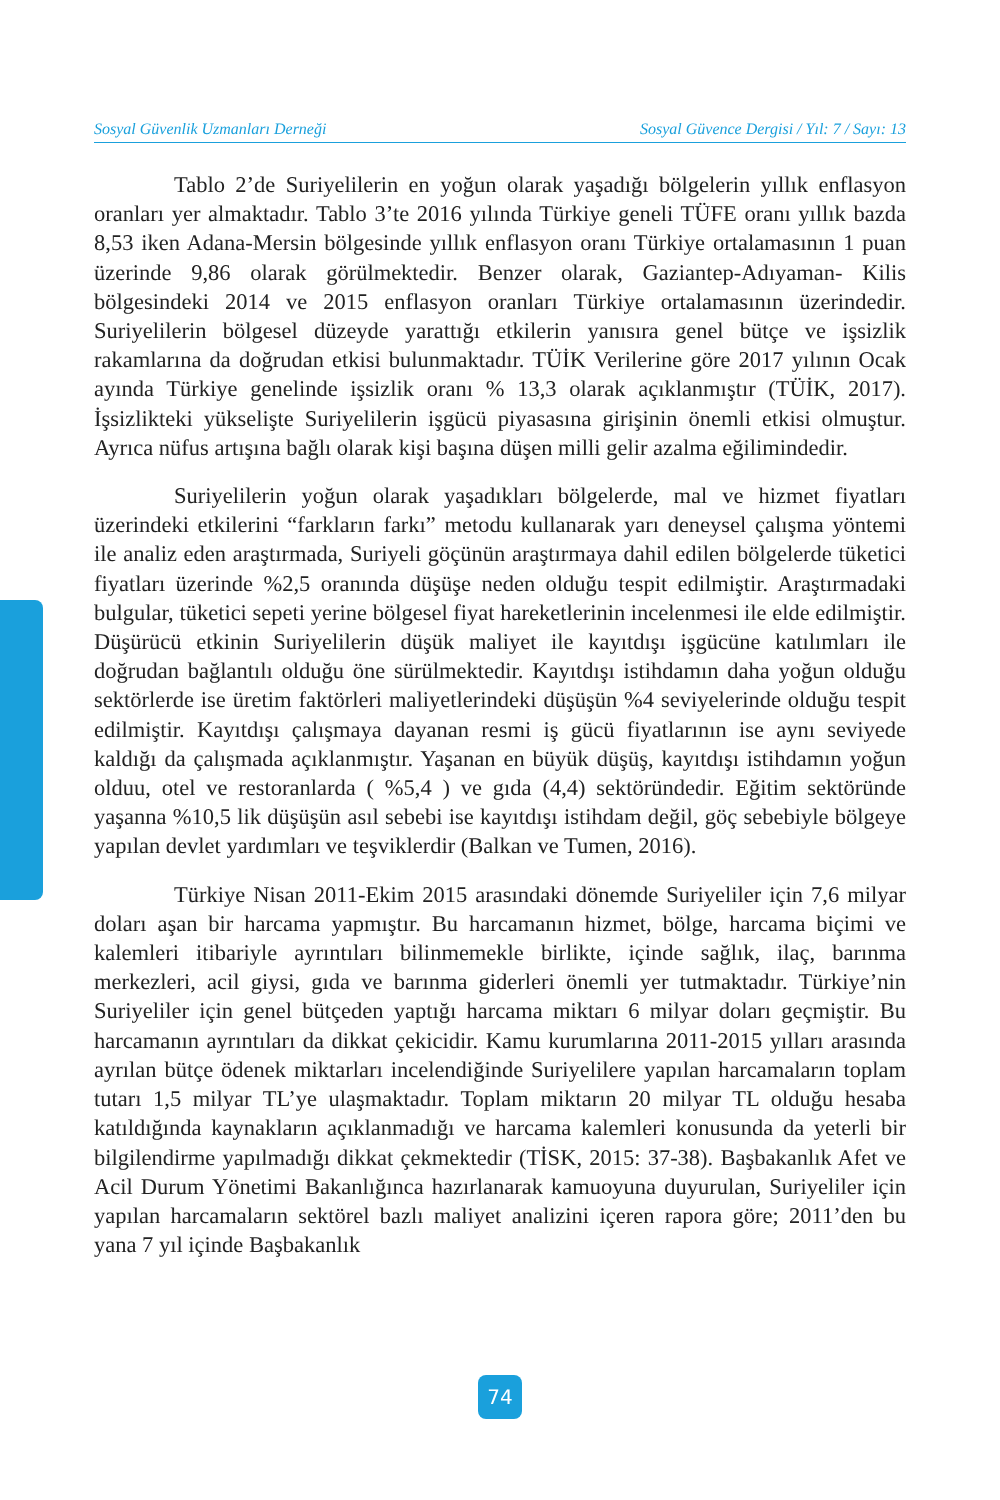Sosyal Güvenlik Uzmanları Derneği Sosyal Güvence Dergisi / Yıl: 7 / Sayı: 13
Tablo 2’de Suriyelilerin en yoğun olarak yaşadığı bölgelerin yıllık enflasyon oranları yer almaktadır. Tablo 3’te 2016 yılında Türkiye geneli TÜFE oranı yıllık bazda 8,53 iken Adana-Mersin bölgesinde yıllık enflasyon oranı Türkiye ortalamasının 1 puan üzerinde 9,86 olarak görülmektedir. Benzer olarak, Gaziantep-Adıyaman- Kilis bölgesindeki 2014 ve 2015 enflasyon oranları Türkiye ortalamasının üzerindedir. Suriyelilerin bölgesel düzeyde yarattığı etkilerin yanısıra genel bütçe ve işsizlik rakamlarına da doğrudan etkisi bulunmaktadır. TÜİK Verilerine göre 2017 yılının Ocak ayında Türkiye genelinde işsizlik oranı % 13,3 olarak açıklanmıştır (TÜİK, 2017). İşsizlikteki yükselişte Suriyelilerin işgücü piyasasına girişinin önemli etkisi olmuştur. Ayrıca nüfus artışına bağlı olarak kişi başına düşen milli gelir azalma eğilimindedir.
Suriyelilerin yoğun olarak yaşadıkları bölgelerde, mal ve hizmet fiyatları üzerindeki etkilerini “farkların farkı” metodu kullanarak yarı deneysel çalışma yöntemi ile analiz eden araştırmada, Suriyeli göçünün araştırmaya dahil edilen bölgelerde tüketici fiyatları üzerinde %2,5 oranında düşüşe neden olduğu tespit edilmiştir. Araştırmadaki bulgular, tüketici sepeti yerine bölgesel fiyat hareketlerinin incelenmesi ile elde edilmiştir. Düşürücü etkinin Suriyelilerin düşük maliyet ile kayıtdışı işgücüne katılımları ile doğrudan bağlantılı olduğu öne sürülmektedir. Kayıtdışı istihdamın daha yoğun olduğu sektörlerde ise üretim faktörleri maliyetlerindeki düşüşün %4 seviyelerinde olduğu tespit edilmiştir. Kayıtdışı çalışmaya dayanan resmi iş gücü fiyatlarının ise aynı seviyede kaldığı da çalışmada açıklanmıştır. Yaşanan en büyük düşüş, kayıtdışı istihdamın yoğun olduu, otel ve restoranlarda ( %5,4 ) ve gıda (4,4) sektöründedir. Eğitim sektöründe yaşanna %10,5 lik düşüşün asıl sebebi ise kayıtdışı istihdam değil, göç sebebiyle bölgeye yapılan devlet yardımları ve teşviklerdir (Balkan ve Tumen, 2016).
Türkiye Nisan 2011-Ekim 2015 arasındaki dönemde Suriyeliler için 7,6 milyar doları aşan bir harcama yapmıştır. Bu harcamanın hizmet, bölge, harcama biçimi ve kalemleri itibariyle ayrıntıları bilinmemekle birlikte, içinde sağlık, ilaç, barınma merkezleri, acil giysi, gıda ve barınma giderleri önemli yer tutmaktadır. Türkiye’nin Suriyeliler için genel bütçeden yaptığı harcama miktarı 6 milyar doları geçmiştir. Bu harcamanın ayrıntıları da dikkat çekicidir. Kamu kurumlarına 2011-2015 yılları arasında ayrılan bütçe ödenek miktarları incelendiğinde Suriyelilere yapılan harcamaların toplam tutarı 1,5 milyar TL’ye ulaşmaktadır. Toplam miktarın 20 milyar TL olduğu hesaba katıldığında kaynakların açıklanmadığı ve harcama kalemleri konusunda da yeterli bir bilgilendirme yapılmadığı dikkat çekmektedir (TİSK, 2015: 37-38). Başbakanlık Afet ve Acil Durum Yönetimi Bakanlığınca hazırlanarak kamuoyuna duyurulan, Suriyeliler için yapılan harcamaların sektörel bazlı maliyet analizini içeren rapora göre; 2011’den bu yana 7 yıl içinde Başbakanlık
74